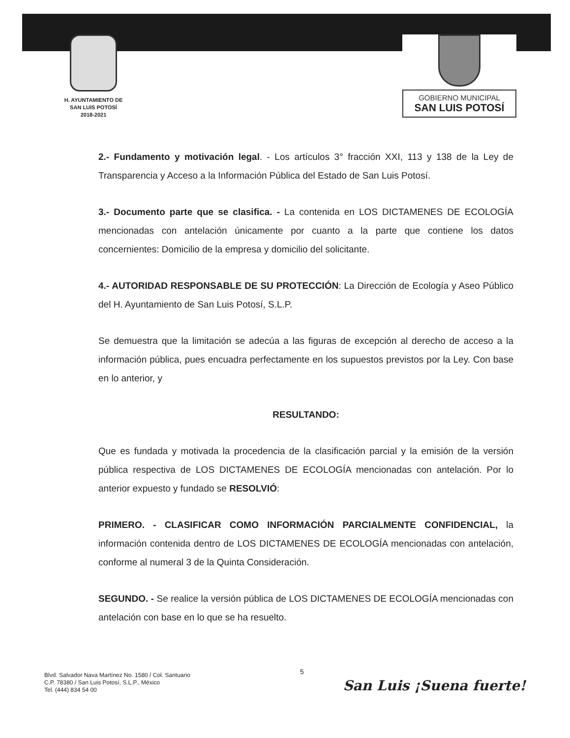H. AYUNTAMIENTO DE
SAN LUIS POTOSÍ
2018-2021
GOBIERNO MUNICIPAL
SAN LUIS POTOSÍ
2.- Fundamento y motivación legal. - Los artículos 3° fracción XXI, 113 y 138 de la Ley de Transparencia y Acceso a la Información Pública del Estado de San Luis Potosí.
3.- Documento parte que se clasifica. - La contenida en LOS DICTAMENES DE ECOLOGÍA mencionadas con antelación únicamente por cuanto a la parte que contiene los datos concernientes: Domicilio de la empresa y domicilio del solicitante.
4.- AUTORIDAD RESPONSABLE DE SU PROTECCIÓN: La Dirección de Ecología y Aseo Público del H. Ayuntamiento de San Luis Potosí, S.L.P.
Se demuestra que la limitación se adecúa a las figuras de excepción al derecho de acceso a la información pública, pues encuadra perfectamente en los supuestos previstos por la Ley. Con base en lo anterior, y
RESULTANDO:
Que es fundada y motivada la procedencia de la clasificación parcial y la emisión de la versión pública respectiva de LOS DICTAMENES DE ECOLOGÍA mencionadas con antelación. Por lo anterior expuesto y fundado se RESOLVIÓ:
PRIMERO. - CLASIFICAR COMO INFORMACIÓN PARCIALMENTE CONFIDENCIAL, la información contenida dentro de LOS DICTAMENES DE ECOLOGÍA mencionadas con antelación, conforme al numeral 3 de la Quinta Consideración.
SEGUNDO. - Se realice la versión pública de LOS DICTAMENES DE ECOLOGÍA mencionadas con antelación con base en lo que se ha resuelto.
5
Blvd. Salvador Nava Martínez No. 1580 / Col. Santuario
C.P. 78380 / San Luis Potosí, S.L.P., México
Tel. (444) 834 54 00
San Luis ¡Suena fuerte!